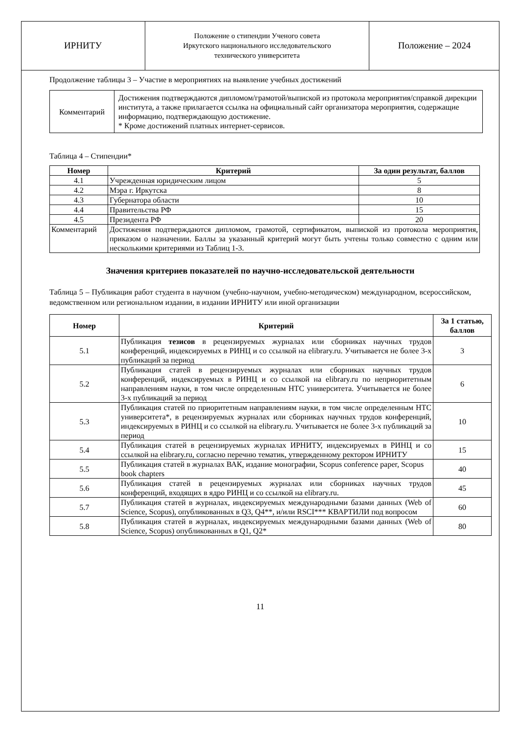ИРНИТУ
Положение о стипендии Ученого совета
Иркутского национального исследовательского
технического университета
Положение – 2024
Продолжение таблицы 3 – Участие в мероприятиях на выявление учебных достижений
| Комментарий | Достижения подтверждаются дипломом/грамотой/выпиской из протокола мероприятия/справкой дирекции института, а также прилагается ссылка на официальный сайт организатора мероприятия, содержащие информацию, подтверждающую достижение. * Кроме достижений платных интернет-сервисов. |
Таблица 4 – Стипендии*
| Номер | Критерий | За один результат, баллов |
| --- | --- | --- |
| 4.1 | Учрежденная юридическим лицом | 5 |
| 4.2 | Мэра г. Иркутска | 8 |
| 4.3 | Губернатора области | 10 |
| 4.4 | Правительства РФ | 15 |
| 4.5 | Президента РФ | 20 |
| Комментарий | Достижения подтверждаются дипломом, грамотой, сертификатом, выпиской из протокола мероприятия, приказом о назначении. Баллы за указанный критерий могут быть учтены только совместно с одним или несколькими критериями из Таблиц 1-3. | |
Значения критериев показателей по научно-исследовательской деятельности
Таблица 5 – Публикация работ студента в научном (учебно-научном, учебно-методическом) международном, всероссийском, ведомственном или региональном издании, в издании ИРНИТУ или иной организации
| Номер | Критерий | За 1 статью, баллов |
| --- | --- | --- |
| 5.1 | Публикация тезисов в рецензируемых журналах или сборниках научных трудов конференций, индексируемых в РИНЦ и со ссылкой на elibrary.ru. Учитывается не более 3-х публикаций за период | 3 |
| 5.2 | Публикация статей в рецензируемых журналах или сборниках научных трудов конференций, индексируемых в РИНЦ и со ссылкой на elibrary.ru по неприоритетным направлениям науки, в том числе определенным НТС университета. Учитывается не более 3-х публикаций за период | 6 |
| 5.3 | Публикация статей по приоритетным направлениям науки, в том числе определенным НТС университета*, в рецензируемых журналах или сборниках научных трудов конференций, индексируемых в РИНЦ и со ссылкой на elibrary.ru. Учитывается не более 3-х публикаций за период | 10 |
| 5.4 | Публикация статей в рецензируемых журналах ИРНИТУ, индексируемых в РИНЦ и со ссылкой на elibrary.ru, согласно перечню тематик, утвержденному ректором ИРНИТУ | 15 |
| 5.5 | Публикация статей в журналах ВАК, издание монографии, Scopus conference paper, Scopus book chapters | 40 |
| 5.6 | Публикация статей в рецензируемых журналах или сборниках научных трудов конференций, входящих в ядро РИНЦ и со ссылкой на elibrary.ru. | 45 |
| 5.7 | Публикация статей в журналах, индексируемых международными базами данных (Web of Science, Scopus), опубликованных в Q3, Q4**, и/или RSCI*** КВАРТИЛИ под вопросом | 60 |
| 5.8 | Публикация статей в журналах, индексируемых международными базами данных (Web of Science, Scopus) опубликованных в Q1, Q2* | 80 |
11